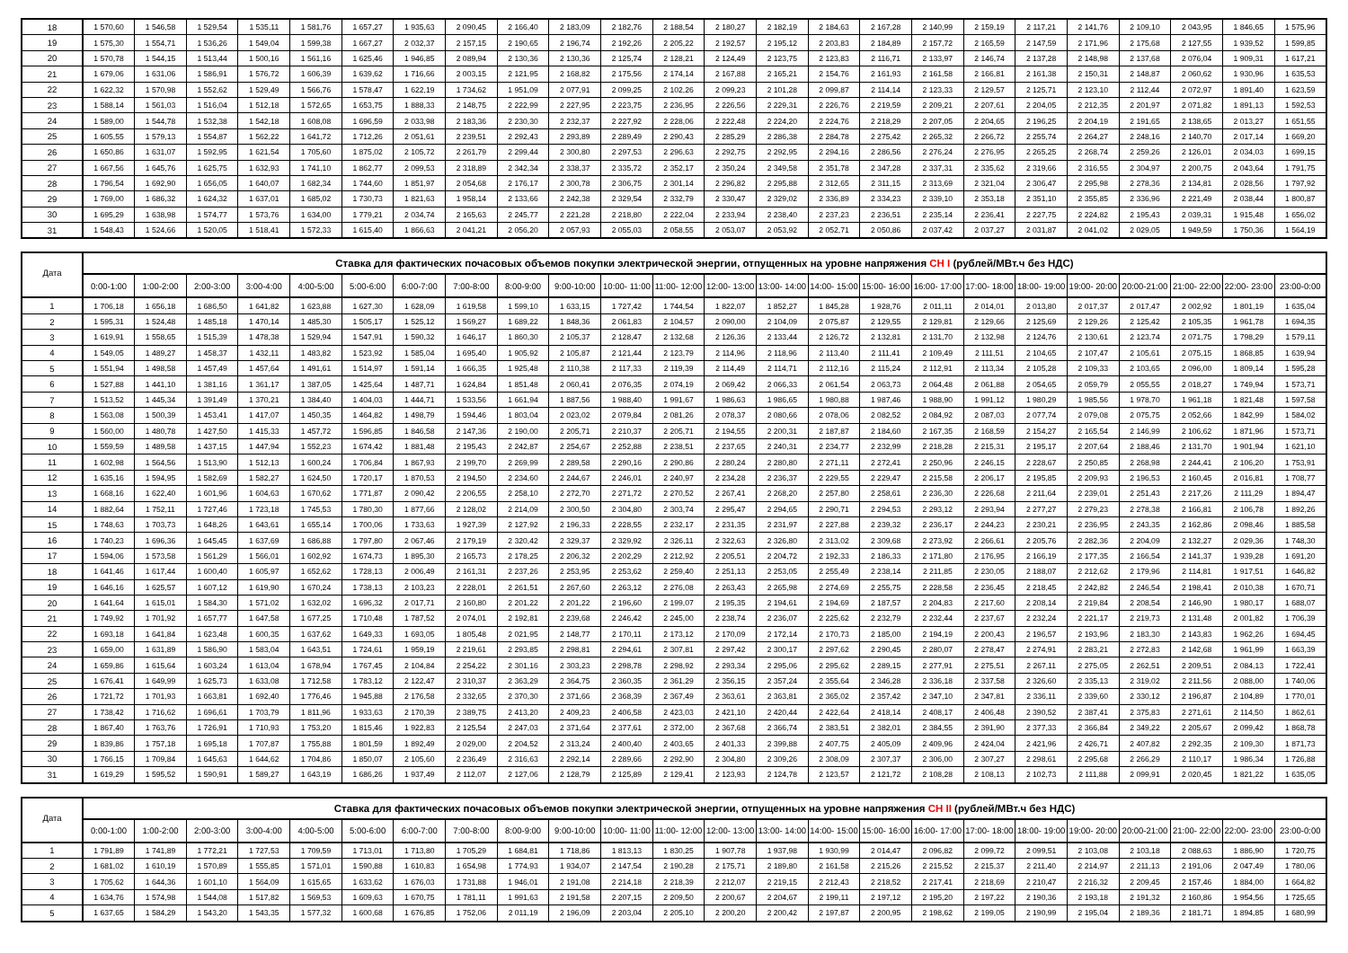| 18 | 1 570,60 | 1 546,58 | 1 529,54 | 1 535,11 | 1 581,76 | 1 657,27 | 1 935,63 | 2 090,45 | 2 166,40 | 2 183,09 | 2 182,76 | 2 188,54 | 2 180,27 | 2 182,19 | 2 184,63 | 2 167,28 | 2 140,99 | 2 159,19 | 2 117,21 | 2 141,76 | 2 109,10 | 2 043,95 | 1 846,65 | 1 575,96 |
| 19 | 1 575,30 | 1 554,71 | 1 536,26 | 1 549,04 | 1 599,38 | 1 667,27 | 2 032,37 | 2 157,15 | 2 190,65 | 2 196,74 | 2 192,26 | 2 205,22 | 2 192,57 | 2 195,12 | 2 203,83 | 2 184,89 | 2 157,72 | 2 165,59 | 2 147,59 | 2 171,96 | 2 175,68 | 2 127,55 | 1 939,52 | 1 599,85 |
| 20 | 1 570,78 | 1 544,15 | 1 513,44 | 1 500,16 | 1 561,16 | 1 625,46 | 1 946,85 | 2 089,94 | 2 130,36 | 2 130,36 | 2 125,74 | 2 128,21 | 2 124,49 | 2 123,75 | 2 123,83 | 2 116,71 | 2 133,97 | 2 146,74 | 2 137,28 | 2 148,98 | 2 137,68 | 2 076,04 | 1 909,31 | 1 617,21 |
| 21 | 1 679,06 | 1 631,06 | 1 586,91 | 1 576,72 | 1 606,39 | 1 639,62 | 1 716,66 | 2 003,15 | 2 121,95 | 2 168,82 | 2 175,56 | 2 174,14 | 2 167,88 | 2 165,21 | 2 154,76 | 2 161,93 | 2 161,58 | 2 166,81 | 2 161,38 | 2 150,31 | 2 148,87 | 2 060,62 | 1 930,96 | 1 635,53 |
| 22 | 1 622,32 | 1 570,98 | 1 552,62 | 1 529,49 | 1 566,76 | 1 578,47 | 1 622,19 | 1 734,62 | 1 951,09 | 2 077,91 | 2 099,25 | 2 102,26 | 2 099,23 | 2 101,28 | 2 099,87 | 2 114,14 | 2 123,33 | 2 129,57 | 2 125,71 | 2 123,10 | 2 112,44 | 2 072,97 | 1 891,40 | 1 623,59 |
| 23 | 1 588,14 | 1 561,03 | 1 516,04 | 1 512,18 | 1 572,65 | 1 653,75 | 1 888,33 | 2 148,75 | 2 222,99 | 2 227,95 | 2 223,75 | 2 236,95 | 2 226,56 | 2 229,31 | 2 226,76 | 2 219,59 | 2 209,21 | 2 207,61 | 2 204,05 | 2 212,35 | 2 201,97 | 2 071,82 | 1 891,13 | 1 592,53 |
| 24 | 1 589,00 | 1 544,78 | 1 532,38 | 1 542,18 | 1 608,08 | 1 696,59 | 2 033,98 | 2 183,36 | 2 230,30 | 2 232,37 | 2 227,92 | 2 228,06 | 2 222,48 | 2 224,20 | 2 224,76 | 2 218,29 | 2 207,05 | 2 204,65 | 2 196,25 | 2 204,19 | 2 191,65 | 2 138,65 | 2 013,27 | 1 651,55 |
| 25 | 1 605,55 | 1 579,13 | 1 554,87 | 1 562,22 | 1 641,72 | 1 712,26 | 2 051,61 | 2 239,51 | 2 292,43 | 2 293,89 | 2 289,49 | 2 290,43 | 2 285,29 | 2 286,38 | 2 284,78 | 2 275,42 | 2 265,32 | 2 266,72 | 2 255,74 | 2 264,27 | 2 248,16 | 2 140,70 | 2 017,14 | 1 669,20 |
| 26 | 1 650,86 | 1 631,07 | 1 592,95 | 1 621,54 | 1 705,60 | 1 875,02 | 2 105,72 | 2 261,79 | 2 299,44 | 2 300,80 | 2 297,53 | 2 296,63 | 2 292,75 | 2 292,95 | 2 294,16 | 2 286,56 | 2 276,24 | 2 276,95 | 2 265,25 | 2 268,74 | 2 259,26 | 2 126,01 | 2 034,03 | 1 699,15 |
| 27 | 1 667,56 | 1 645,76 | 1 625,75 | 1 632,93 | 1 741,10 | 1 862,77 | 2 099,53 | 2 318,89 | 2 342,34 | 2 338,37 | 2 335,72 | 2 352,17 | 2 350,24 | 2 349,58 | 2 351,78 | 2 347,28 | 2 337,31 | 2 335,62 | 2 319,66 | 2 316,55 | 2 304,97 | 2 200,75 | 2 043,64 | 1 791,75 |
| 28 | 1 796,54 | 1 692,90 | 1 656,05 | 1 640,07 | 1 682,34 | 1 744,60 | 1 851,97 | 2 054,68 | 2 176,17 | 2 300,78 | 2 306,75 | 2 301,14 | 2 296,82 | 2 295,88 | 2 312,65 | 2 311,15 | 2 313,69 | 2 321,04 | 2 306,47 | 2 295,98 | 2 278,36 | 2 134,81 | 2 028,56 | 1 797,92 |
| 29 | 1 769,00 | 1 686,32 | 1 624,32 | 1 637,01 | 1 685,02 | 1 730,73 | 1 821,63 | 1 958,14 | 2 133,66 | 2 242,38 | 2 329,54 | 2 332,79 | 2 330,47 | 2 329,02 | 2 336,89 | 2 334,23 | 2 339,10 | 2 353,18 | 2 351,10 | 2 355,85 | 2 336,96 | 2 221,49 | 2 038,44 | 1 800,87 |
| 30 | 1 695,29 | 1 638,98 | 1 574,77 | 1 573,76 | 1 634,00 | 1 779,21 | 2 034,74 | 2 165,63 | 2 245,77 | 2 221,28 | 2 218,80 | 2 222,04 | 2 233,94 | 2 238,40 | 2 237,23 | 2 236,51 | 2 235,14 | 2 236,41 | 2 227,75 | 2 224,82 | 2 195,43 | 2 039,31 | 1 915,48 | 1 656,02 |
| 31 | 1 548,43 | 1 524,66 | 1 520,05 | 1 518,41 | 1 572,33 | 1 615,40 | 1 866,63 | 2 041,21 | 2 056,20 | 2 057,93 | 2 055,03 | 2 058,55 | 2 053,07 | 2 053,92 | 2 052,71 | 2 050,86 | 2 037,42 | 2 037,27 | 2 031,87 | 2 041,02 | 2 029,05 | 1 949,59 | 1 750,36 | 1 564,19 |
| Дата | Ставка для фактических почасовых объемов покупки электрической энергии, отпущенных на уровне напряжения СН I (рублей/МВт.ч без НДС) | | | | | | | | | | | | | | | | | | | | | | | |
| --- | --- | --- | --- | --- | --- | --- | --- | --- | --- | --- | --- | --- | --- | --- | --- | --- | --- | --- | --- | --- | --- | --- | --- | --- |
| | 0:00-1:00 | 1:00-2:00 | 2:00-3:00 | 3:00-4:00 | 4:00-5:00 | 5:00-6:00 | 6:00-7:00 | 7:00-8:00 | 8:00-9:00 | 9:00-10:00 | 10:00- 11:00 | 11:00- 12:00 | 12:00- 13:00 | 13:00- 14:00 | 14:00- 15:00 | 15:00- 16:00 | 16:00- 17:00 | 17:00- 18:00 | 18:00- 19:00 | 19:00- 20:00 | 20:00-21:00 | 21:00- 22:00 | 22:00- 23:00 | 23:00-0:00 |
| 1 | 1 706,18 | 1 656,18 | 1 686,50 | 1 641,82 | 1 623,88 | 1 627,30 | 1 628,09 | 1 619,58 | 1 599,10 | 1 633,15 | 1 727,42 | 1 744,54 | 1 822,07 | 1 852,27 | 1 845,28 | 1 928,76 | 2 011,11 | 2 014,01 | 2 013,80 | 2 017,37 | 2 017,47 | 2 002,92 | 1 801,19 | 1 635,04 |
| 2 | 1 595,31 | 1 524,48 | 1 485,18 | 1 470,14 | 1 485,30 | 1 505,17 | 1 525,12 | 1 569,27 | 1 689,22 | 1 848,36 | 2 061,83 | 2 104,57 | 2 090,00 | 2 104,09 | 2 075,87 | 2 129,55 | 2 129,81 | 2 129,66 | 2 125,69 | 2 129,26 | 2 125,42 | 2 105,35 | 1 961,78 | 1 694,35 |
| 3 | 1 619,91 | 1 558,65 | 1 515,39 | 1 478,38 | 1 529,94 | 1 547,91 | 1 590,32 | 1 646,17 | 1 860,30 | 2 105,37 | 2 128,47 | 2 132,68 | 2 126,36 | 2 133,44 | 2 126,72 | 2 132,81 | 2 131,70 | 2 132,98 | 2 124,76 | 2 130,61 | 2 123,74 | 2 071,75 | 1 798,29 | 1 579,11 |
| 4 | 1 549,05 | 1 489,27 | 1 458,37 | 1 432,11 | 1 483,82 | 1 523,92 | 1 585,04 | 1 695,40 | 1 905,92 | 2 105,87 | 2 121,44 | 2 123,79 | 2 114,96 | 2 118,96 | 2 113,40 | 2 111,41 | 2 109,49 | 2 111,51 | 2 104,65 | 2 107,47 | 2 105,61 | 2 075,15 | 1 868,85 | 1 639,94 |
| 5 | 1 551,94 | 1 498,58 | 1 457,49 | 1 457,64 | 1 491,61 | 1 514,97 | 1 591,14 | 1 666,35 | 1 925,48 | 2 110,38 | 2 117,33 | 2 119,39 | 2 114,49 | 2 114,71 | 2 112,16 | 2 115,24 | 2 112,91 | 2 113,34 | 2 105,28 | 2 109,33 | 2 103,65 | 2 096,00 | 1 809,14 | 1 595,28 |
| 6 | 1 527,88 | 1 441,10 | 1 381,16 | 1 361,17 | 1 387,05 | 1 425,64 | 1 487,71 | 1 624,84 | 1 851,48 | 2 060,41 | 2 076,35 | 2 074,19 | 2 069,42 | 2 066,33 | 2 061,54 | 2 063,73 | 2 064,48 | 2 061,88 | 2 054,65 | 2 059,79 | 2 055,55 | 2 018,27 | 1 749,94 | 1 573,71 |
| 7 | 1 513,52 | 1 445,34 | 1 391,49 | 1 370,21 | 1 384,40 | 1 404,03 | 1 444,71 | 1 533,56 | 1 661,94 | 1 887,56 | 1 988,40 | 1 991,67 | 1 986,63 | 1 986,65 | 1 980,88 | 1 987,46 | 1 988,90 | 1 991,12 | 1 980,29 | 1 985,56 | 1 978,70 | 1 961,18 | 1 821,48 | 1 597,58 |
| 8 | 1 563,08 | 1 500,39 | 1 453,41 | 1 417,07 | 1 450,35 | 1 464,82 | 1 498,79 | 1 594,46 | 1 803,04 | 2 023,02 | 2 079,84 | 2 081,26 | 2 078,37 | 2 080,66 | 2 078,06 | 2 082,52 | 2 084,92 | 2 087,03 | 2 077,74 | 2 079,08 | 2 075,75 | 2 052,66 | 1 842,99 | 1 584,02 |
| 9 | 1 560,00 | 1 480,78 | 1 427,50 | 1 415,33 | 1 457,72 | 1 596,85 | 1 846,58 | 2 147,36 | 2 190,00 | 2 205,71 | 2 210,37 | 2 205,71 | 2 194,55 | 2 200,31 | 2 187,87 | 2 184,60 | 2 167,35 | 2 168,59 | 2 154,27 | 2 165,54 | 2 146,99 | 2 106,62 | 1 871,96 | 1 573,71 |
| 10 | 1 559,59 | 1 489,58 | 1 437,15 | 1 447,94 | 1 552,23 | 1 674,42 | 1 881,48 | 2 195,43 | 2 242,87 | 2 254,67 | 2 252,88 | 2 238,51 | 2 237,65 | 2 240,31 | 2 234,77 | 2 232,99 | 2 218,28 | 2 215,31 | 2 195,17 | 2 207,64 | 2 188,46 | 2 131,70 | 1 901,94 | 1 621,10 |
| 11 | 1 602,98 | 1 564,56 | 1 513,90 | 1 512,13 | 1 600,24 | 1 706,84 | 1 867,93 | 2 199,70 | 2 269,99 | 2 289,58 | 2 290,16 | 2 290,86 | 2 280,24 | 2 280,80 | 2 271,11 | 2 272,41 | 2 250,96 | 2 246,15 | 2 228,67 | 2 250,85 | 2 268,98 | 2 244,41 | 2 106,20 | 1 753,91 |
| 12 | 1 635,16 | 1 594,95 | 1 582,69 | 1 582,27 | 1 624,50 | 1 720,17 | 1 870,53 | 2 194,50 | 2 234,60 | 2 244,67 | 2 246,01 | 2 240,97 | 2 234,28 | 2 236,37 | 2 229,55 | 2 229,47 | 2 215,58 | 2 206,17 | 2 195,85 | 2 209,93 | 2 196,53 | 2 160,45 | 2 016,81 | 1 708,77 |
| 13 | 1 668,16 | 1 622,40 | 1 601,96 | 1 604,63 | 1 670,62 | 1 771,87 | 2 090,42 | 2 206,55 | 2 258,10 | 2 272,70 | 2 271,72 | 2 270,52 | 2 267,41 | 2 268,20 | 2 257,80 | 2 258,61 | 2 236,30 | 2 226,68 | 2 211,64 | 2 239,01 | 2 251,43 | 2 217,26 | 2 111,29 | 1 894,47 |
| 14 | 1 882,64 | 1 752,11 | 1 727,46 | 1 723,18 | 1 745,53 | 1 780,30 | 1 877,66 | 2 128,02 | 2 214,09 | 2 300,50 | 2 304,80 | 2 303,74 | 2 295,47 | 2 294,65 | 2 290,71 | 2 294,53 | 2 293,12 | 2 293,94 | 2 277,27 | 2 279,23 | 2 278,38 | 2 166,81 | 2 106,78 | 1 892,26 |
| 15 | 1 748,63 | 1 703,73 | 1 648,26 | 1 643,61 | 1 655,14 | 1 700,06 | 1 733,63 | 1 927,39 | 2 127,92 | 2 196,33 | 2 228,55 | 2 232,17 | 2 231,35 | 2 231,97 | 2 227,88 | 2 239,32 | 2 236,17 | 2 244,23 | 2 230,21 | 2 236,95 | 2 243,35 | 2 162,86 | 2 098,46 | 1 885,58 |
| 16 | 1 740,23 | 1 696,36 | 1 645,45 | 1 637,69 | 1 686,88 | 1 797,80 | 2 067,46 | 2 179,19 | 2 320,42 | 2 329,37 | 2 329,92 | 2 326,11 | 2 322,63 | 2 326,80 | 2 313,02 | 2 309,68 | 2 273,92 | 2 266,61 | 2 205,76 | 2 282,36 | 2 204,09 | 2 132,27 | 2 029,36 | 1 748,30 |
| 17 | 1 594,06 | 1 573,58 | 1 561,29 | 1 566,01 | 1 602,92 | 1 674,73 | 1 895,30 | 2 165,73 | 2 178,25 | 2 206,32 | 2 202,29 | 2 212,92 | 2 205,51 | 2 204,72 | 2 192,33 | 2 186,33 | 2 171,80 | 2 176,95 | 2 166,19 | 2 177,35 | 2 166,54 | 2 141,37 | 1 939,28 | 1 691,20 |
| 18 | 1 641,46 | 1 617,44 | 1 600,40 | 1 605,97 | 1 652,62 | 1 728,13 | 2 006,49 | 2 161,31 | 2 237,26 | 2 253,95 | 2 253,62 | 2 259,40 | 2 251,13 | 2 253,05 | 2 255,49 | 2 238,14 | 2 211,85 | 2 230,05 | 2 188,07 | 2 212,62 | 2 179,96 | 2 114,81 | 1 917,51 | 1 646,82 |
| 19 | 1 646,16 | 1 625,57 | 1 607,12 | 1 619,90 | 1 670,24 | 1 738,13 | 2 103,23 | 2 228,01 | 2 261,51 | 2 267,60 | 2 263,12 | 2 276,08 | 2 263,43 | 2 265,98 | 2 274,69 | 2 255,75 | 2 228,58 | 2 236,45 | 2 218,45 | 2 242,82 | 2 246,54 | 2 198,41 | 2 010,38 | 1 670,71 |
| 20 | 1 641,64 | 1 615,01 | 1 584,30 | 1 571,02 | 1 632,02 | 1 696,32 | 2 017,71 | 2 160,80 | 2 201,22 | 2 201,22 | 2 196,60 | 2 199,07 | 2 195,35 | 2 194,61 | 2 194,69 | 2 187,57 | 2 204,83 | 2 217,60 | 2 208,14 | 2 219,84 | 2 208,54 | 2 146,90 | 1 980,17 | 1 688,07 |
| 21 | 1 749,92 | 1 701,92 | 1 657,77 | 1 647,58 | 1 677,25 | 1 710,48 | 1 787,52 | 2 074,01 | 2 192,81 | 2 239,68 | 2 246,42 | 2 245,00 | 2 238,74 | 2 236,07 | 2 225,62 | 2 232,79 | 2 232,44 | 2 237,67 | 2 232,24 | 2 221,17 | 2 219,73 | 2 131,48 | 2 001,82 | 1 706,39 |
| 22 | 1 693,18 | 1 641,84 | 1 623,48 | 1 600,35 | 1 637,62 | 1 649,33 | 1 693,05 | 1 805,48 | 2 021,95 | 2 148,77 | 2 170,11 | 2 173,12 | 2 170,09 | 2 172,14 | 2 170,73 | 2 185,00 | 2 194,19 | 2 200,43 | 2 196,57 | 2 193,96 | 2 183,30 | 2 143,83 | 1 962,26 | 1 694,45 |
| 23 | 1 659,00 | 1 631,89 | 1 586,90 | 1 583,04 | 1 643,51 | 1 724,61 | 1 959,19 | 2 219,61 | 2 293,85 | 2 298,81 | 2 294,61 | 2 307,81 | 2 297,42 | 2 300,17 | 2 297,62 | 2 290,45 | 2 280,07 | 2 278,47 | 2 274,91 | 2 283,21 | 2 272,83 | 2 142,68 | 1 961,99 | 1 663,39 |
| 24 | 1 659,86 | 1 615,64 | 1 603,24 | 1 613,04 | 1 678,94 | 1 767,45 | 2 104,84 | 2 254,22 | 2 301,16 | 2 303,23 | 2 298,78 | 2 298,92 | 2 293,34 | 2 295,06 | 2 295,62 | 2 289,15 | 2 277,91 | 2 275,51 | 2 267,11 | 2 275,05 | 2 262,51 | 2 209,51 | 2 084,13 | 1 722,41 |
| 25 | 1 676,41 | 1 649,99 | 1 625,73 | 1 633,08 | 1 712,58 | 1 783,12 | 2 122,47 | 2 310,37 | 2 363,29 | 2 364,75 | 2 360,35 | 2 361,29 | 2 356,15 | 2 357,24 | 2 355,64 | 2 346,28 | 2 336,18 | 2 337,58 | 2 326,60 | 2 335,13 | 2 319,02 | 2 211,56 | 2 088,00 | 1 740,06 |
| 26 | 1 721,72 | 1 701,93 | 1 663,81 | 1 692,40 | 1 776,46 | 1 945,88 | 2 176,58 | 2 332,65 | 2 370,30 | 2 371,66 | 2 368,39 | 2 367,49 | 2 363,61 | 2 363,81 | 2 365,02 | 2 357,42 | 2 347,10 | 2 347,81 | 2 336,11 | 2 339,60 | 2 330,12 | 2 196,87 | 2 104,89 | 1 770,01 |
| 27 | 1 738,42 | 1 716,62 | 1 696,61 | 1 703,79 | 1 811,96 | 1 933,63 | 2 170,39 | 2 389,75 | 2 413,20 | 2 409,23 | 2 406,58 | 2 423,03 | 2 421,10 | 2 420,44 | 2 422,64 | 2 418,14 | 2 408,17 | 2 406,48 | 2 390,52 | 2 387,41 | 2 375,83 | 2 271,61 | 2 114,50 | 1 862,61 |
| 28 | 1 867,40 | 1 763,76 | 1 726,91 | 1 710,93 | 1 753,20 | 1 815,46 | 1 922,83 | 2 125,54 | 2 247,03 | 2 371,64 | 2 377,61 | 2 372,00 | 2 367,68 | 2 366,74 | 2 383,51 | 2 382,01 | 2 384,55 | 2 391,90 | 2 377,33 | 2 366,84 | 2 349,22 | 2 205,67 | 2 099,42 | 1 868,78 |
| 29 | 1 839,86 | 1 757,18 | 1 695,18 | 1 707,87 | 1 755,88 | 1 801,59 | 1 892,49 | 2 029,00 | 2 204,52 | 2 313,24 | 2 400,40 | 2 403,65 | 2 401,33 | 2 399,88 | 2 407,75 | 2 405,09 | 2 409,96 | 2 424,04 | 2 421,96 | 2 426,71 | 2 407,82 | 2 292,35 | 2 109,30 | 1 871,73 |
| 30 | 1 766,15 | 1 709,84 | 1 645,63 | 1 644,62 | 1 704,86 | 1 850,07 | 2 105,60 | 2 236,49 | 2 316,63 | 2 292,14 | 2 289,66 | 2 292,90 | 2 304,80 | 2 309,26 | 2 308,09 | 2 307,37 | 2 306,00 | 2 307,27 | 2 298,61 | 2 295,68 | 2 266,29 | 2 110,17 | 1 986,34 | 1 726,88 |
| 31 | 1 619,29 | 1 595,52 | 1 590,91 | 1 589,27 | 1 643,19 | 1 686,26 | 1 937,49 | 2 112,07 | 2 127,06 | 2 128,79 | 2 125,89 | 2 129,41 | 2 123,93 | 2 124,78 | 2 123,57 | 2 121,72 | 2 108,28 | 2 108,13 | 2 102,73 | 2 111,88 | 2 099,91 | 2 020,45 | 1 821,22 | 1 635,05 |
| Дата | Ставка для фактических почасовых объемов покупки электрической энергии, отпущенных на уровне напряжения СН II (рублей/МВт.ч без НДС) | | | | | | | | | | | | | | | | | | | | | | | |
| --- | --- | --- | --- | --- | --- | --- | --- | --- | --- | --- | --- | --- | --- | --- | --- | --- | --- | --- | --- | --- | --- | --- | --- | --- |
| | 0:00-1:00 | 1:00-2:00 | 2:00-3:00 | 3:00-4:00 | 4:00-5:00 | 5:00-6:00 | 6:00-7:00 | 7:00-8:00 | 8:00-9:00 | 9:00-10:00 | 10:00- 11:00 | 11:00- 12:00 | 12:00- 13:00 | 13:00- 14:00 | 14:00- 15:00 | 15:00- 16:00 | 16:00- 17:00 | 17:00- 18:00 | 18:00- 19:00 | 19:00- 20:00 | 20:00-21:00 | 21:00- 22:00 | 22:00- 23:00 | 23:00-0:00 |
| 1 | 1 791,89 | 1 741,89 | 1 772,21 | 1 727,53 | 1 709,59 | 1 713,01 | 1 713,80 | 1 705,29 | 1 684,81 | 1 718,86 | 1 813,13 | 1 830,25 | 1 907,78 | 1 937,98 | 1 930,99 | 2 014,47 | 2 096,82 | 2 099,72 | 2 099,51 | 2 103,08 | 2 103,18 | 2 088,63 | 1 886,90 | 1 720,75 |
| 2 | 1 681,02 | 1 610,19 | 1 570,89 | 1 555,85 | 1 571,01 | 1 590,88 | 1 610,83 | 1 654,98 | 1 774,93 | 1 934,07 | 2 147,54 | 2 190,28 | 2 175,71 | 2 189,80 | 2 161,58 | 2 215,26 | 2 215,52 | 2 215,37 | 2 211,40 | 2 214,97 | 2 211,13 | 2 191,06 | 2 047,49 | 1 780,06 |
| 3 | 1 705,62 | 1 644,36 | 1 601,10 | 1 564,09 | 1 615,65 | 1 633,62 | 1 676,03 | 1 731,88 | 1 946,01 | 2 191,08 | 2 214,18 | 2 218,39 | 2 212,07 | 2 219,15 | 2 212,43 | 2 218,52 | 2 217,41 | 2 218,69 | 2 210,47 | 2 216,32 | 2 209,45 | 2 157,46 | 1 884,00 | 1 664,82 |
| 4 | 1 634,76 | 1 574,98 | 1 544,08 | 1 517,82 | 1 569,53 | 1 609,63 | 1 670,75 | 1 781,11 | 1 991,63 | 2 191,58 | 2 207,15 | 2 209,50 | 2 200,67 | 2 204,67 | 2 199,11 | 2 197,12 | 2 195,20 | 2 197,22 | 2 190,36 | 2 193,18 | 2 191,32 | 2 160,86 | 1 954,56 | 1 725,65 |
| 5 | 1 637,65 | 1 584,29 | 1 543,20 | 1 543,35 | 1 577,32 | 1 600,68 | 1 676,85 | 1 752,06 | 2 011,19 | 2 196,09 | 2 203,04 | 2 205,10 | 2 200,20 | 2 200,42 | 2 197,87 | 2 200,95 | 2 198,62 | 2 199,05 | 2 190,99 | 2 195,04 | 2 189,36 | 2 181,71 | 1 894,85 | 1 680,99 |